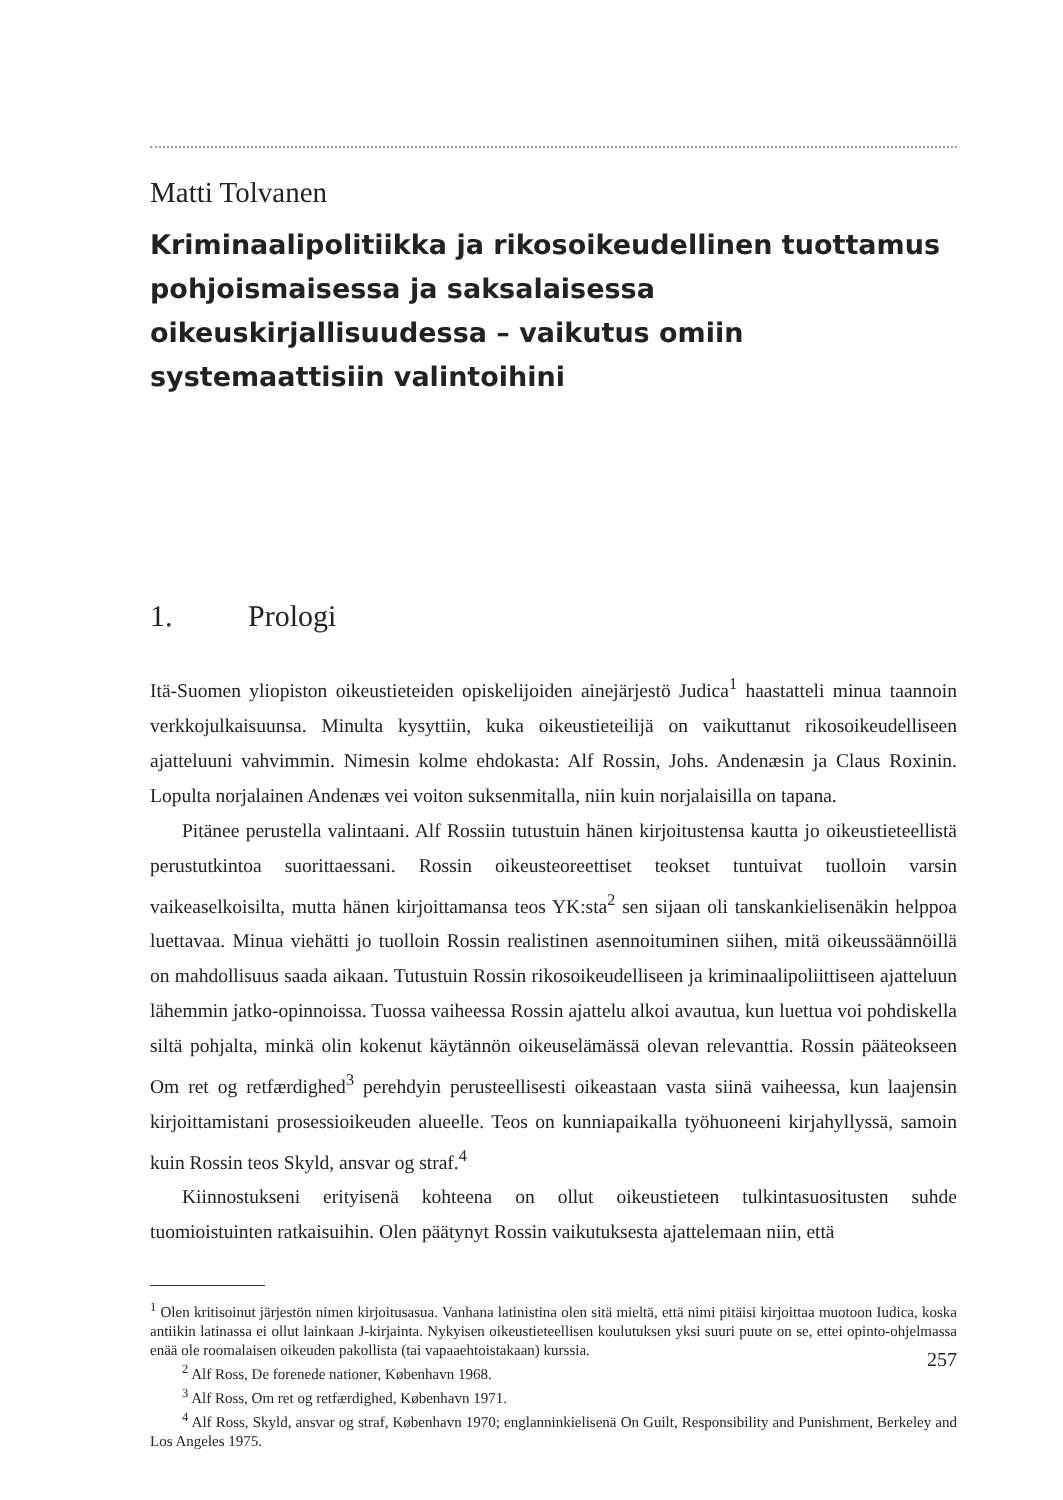Matti Tolvanen
Kriminaalipolitiikka ja rikosoikeudellinen tuottamus pohjoismaisessa ja saksalaisessa oikeuskirjallisuudessa – vaikutus omiin systemaattisiin valintoihini
1. Prologi
Itä-Suomen yliopiston oikeustieteiden opiskelijoiden ainejärjestö Judica<sup>1</sup> haastatteli minua taannoin verkkojulkaisuunsa. Minulta kysyttiin, kuka oikeustieteilijä on vaikuttanut rikosoikeudelliseen ajatteluuni vahvimmin. Nimesin kolme ehdokasta: Alf Rossin, Johs. Andenæsin ja Claus Roxinin. Lopulta norjalainen Andenæs vei voiton suksenmitalla, niin kuin norjalaisilla on tapana.
Pitänee perustella valintaani. Alf Rossiin tutustuin hänen kirjoitustensa kautta jo oikeustieteellistä perustutkintoa suorittaessani. Rossin oikeusteoreettiset teokset tuntuivat tuolloin varsin vaikeaselkoisilta, mutta hänen kirjoittamansa teos YK:sta<sup>2</sup> sen sijaan oli tanskankielisenäkin helppoa luettavaa. Minua viehätti jo tuolloin Rossin realistinen asennoituminen siihen, mitä oikeussäännöillä on mahdollisuus saada aikaan. Tutustuin Rossin rikosoikeudelliseen ja kriminaalipoliittiseen ajatteluun lähemmin jatko-opinnoissa. Tuossa vaiheessa Rossin ajattelu alkoi avautua, kun luettua voi pohdiskella siltä pohjalta, minkä olin kokenut käytännön oikeuselämässä olevan relevanttia. Rossin pääteokseen Om ret og retfærdighed<sup>3</sup> perehdyin perusteellisesti oikeastaan vasta siinä vaiheessa, kun laajensin kirjoittamistani prosessioikeuden alueelle. Teos on kunniapaikalla työhuoneeni kirjahyllyssä, samoin kuin Rossin teos Skyld, ansvar og straf.<sup>4</sup>
Kiinnostukseni erityisenä kohteena on ollut oikeustieteen tulkintasuositusten suhde tuomioistuinten ratkaisuihin. Olen päätynyt Rossin vaikutuksesta ajattelemaan niin, että
<sup>1</sup> Olen kritisoinut järjestön nimen kirjoitusasua. Vanhana latinistina olen sitä mieltä, että nimi pitäisi kirjoittaa muotoon Iudica, koska antiikin latinassa ei ollut lainkaan J-kirjainta. Nykyisen oikeustieteellisen koulutuksen yksi suuri puute on se, ettei opinto-ohjelmassa enää ole roomalaisen oikeuden pakollista (tai vapaaehtoistakaan) kurssia.
<sup>2</sup> Alf Ross, De forenede nationer, København 1968.
<sup>3</sup> Alf Ross, Om ret og retfærdighed, København 1971.
<sup>4</sup> Alf Ross, Skyld, ansvar og straf, København 1970; englanninkielisenä On Guilt, Responsibility and Punishment, Berkeley and Los Angeles 1975.
257